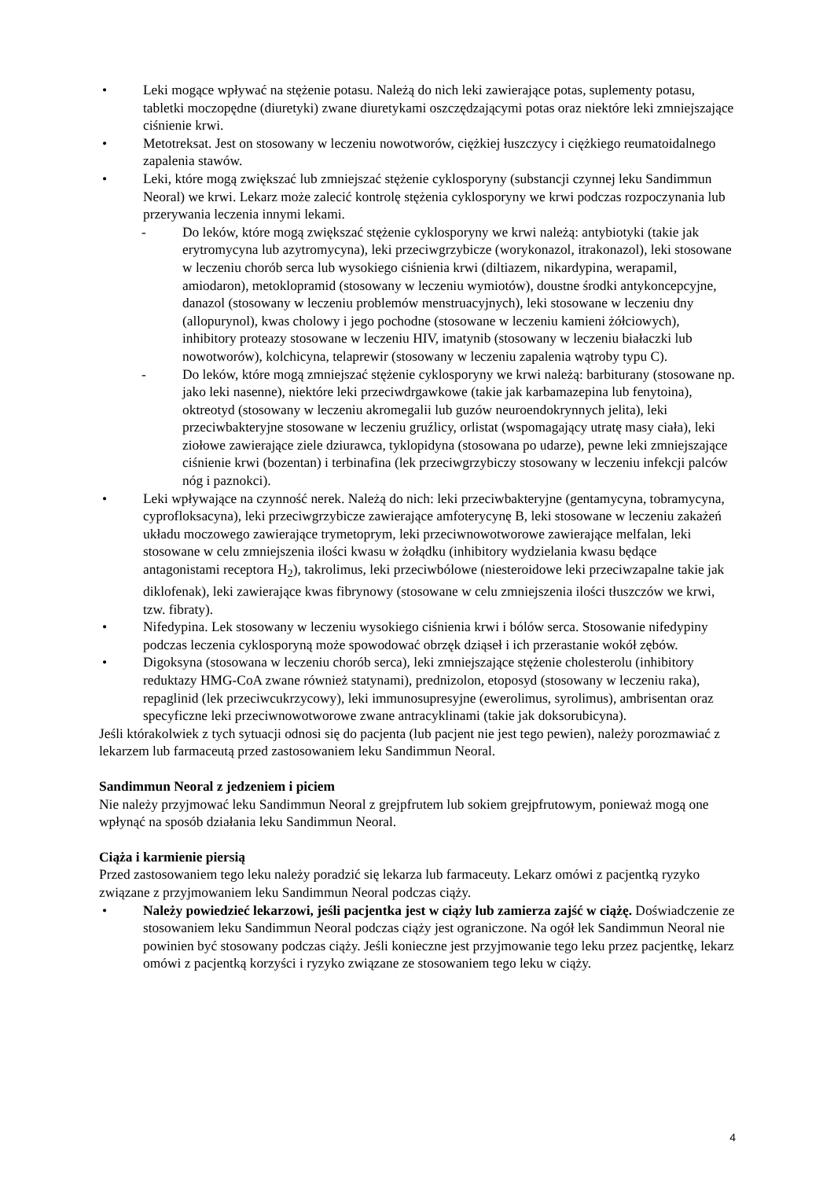• Leki mogące wpływać na stężenie potasu. Należą do nich leki zawierające potas, suplementy potasu, tabletki moczopędne (diuretyki) zwane diuretykami oszczędzającymi potas oraz niektóre leki zmniejszające ciśnienie krwi.
• Metotreksat. Jest on stosowany w leczeniu nowotworów, ciężkiej łuszczycy i ciężkiego reumatoidalnego zapalenia stawów.
• Leki, które mogą zwiększać lub zmniejszać stężenie cyklosporyny (substancji czynnej leku Sandimmun Neoral) we krwi. Lekarz może zalecić kontrolę stężenia cyklosporyny we krwi podczas rozpoczynania lub przerywania leczenia innymi lekami.
- Do leków, które mogą zwiększać stężenie cyklosporyny we krwi należą: antybiotyki (takie jak erytromycyna lub azytromycyna), leki przeciwgrzybicze (worykonazol, itrakonazol), leki stosowane w leczeniu chorób serca lub wysokiego ciśnienia krwi (diltiazem, nikardypina, werapamil, amiodaron), metoklopramid (stosowany w leczeniu wymiotów), doustne środki antykoncepcyjne, danazol (stosowany w leczeniu problemów menstruacyjnych), leki stosowane w leczeniu dny (allopurynol), kwas cholowy i jego pochodne (stosowane w leczeniu kamieni żółciowych), inhibitory proteazy stosowane w leczeniu HIV, imatynib (stosowany w leczeniu białaczki lub nowotworów), kolchicyna, telaprewir (stosowany w leczeniu zapalenia wątroby typu C).
- Do leków, które mogą zmniejszać stężenie cyklosporyny we krwi należą: barbiturany (stosowane np. jako leki nasenne), niektóre leki przeciwdrgawkowe (takie jak karbamazepina lub fenytoina), oktreotyd (stosowany w leczeniu akromegalii lub guzów neuroendokrynnych jelita), leki przeciwbakteryjne stosowane w leczeniu gruźlicy, orlistat (wspomagający utratę masy ciała), leki ziołowe zawierające ziele dziurawca, tyklopidyna (stosowana po udarze), pewne leki zmniejszające ciśnienie krwi (bozentan) i terbinafina (lek przeciwgrzybiczy stosowany w leczeniu infekcji palców nóg i paznokci).
• Leki wpływające na czynność nerek. Należą do nich: leki przeciwbakteryjne (gentamycyna, tobramycyna, cyprofloksacyna), leki przeciwgrzybicze zawierające amfoterycynę B, leki stosowane w leczeniu zakażeń układu moczowego zawierające trymetoprym, leki przeciwnowotworowe zawierające melfalan, leki stosowane w celu zmniejszenia ilości kwasu w żołądku (inhibitory wydzielania kwasu będące antagonistami receptora H<sub>2</sub>), takrolimus, leki przeciwbólowe (niesteroidowe leki przeciwzapalne takie jak diklofenak), leki zawierające kwas fibrynowy (stosowane w celu zmniejszenia ilości tłuszczów we krwi, tzw. fibraty).
• Nifedypina. Lek stosowany w leczeniu wysokiego ciśnienia krwi i bólów serca. Stosowanie nifedypiny podczas leczenia cyklosporyną może spowodować obrzęk dziąseł i ich przerastanie wokół zębów.
• Digoksyna (stosowana w leczeniu chorób serca), leki zmniejszające stężenie cholesterolu (inhibitory reduktazy HMG-CoA zwane również statynami), prednizolon, etoposyd (stosowany w leczeniu raka), repaglinid (lek przeciwcukrzycowy), leki immunosupresyjne (ewerolimus, syrolimus), ambrisentan oraz specyficzne leki przeciwnowotworowe zwane antracyklinami (takie jak doksorubicyna).
Jeśli którakolwiek z tych sytuacji odnosi się do pacjenta (lub pacjent nie jest tego pewien), należy porozmawiać z lekarzem lub farmaceutą przed zastosowaniem leku Sandimmun Neoral.
Sandimmun Neoral z jedzeniem i piciem
Nie należy przyjmować leku Sandimmun Neoral z grejpfrutem lub sokiem grejpfrutowym, ponieważ mogą one wpłynąć na sposób działania leku Sandimmun Neoral.
Ciąża i karmienie piersią
Przed zastosowaniem tego leku należy poradzić się lekarza lub farmaceuty. Lekarz omówi z pacjentką ryzyko związane z przyjmowaniem leku Sandimmun Neoral podczas ciąży.
• Należy powiedzieć lekarzowi, jeśli pacjentka jest w ciąży lub zamierza zajść w ciążę. Doświadczenie ze stosowaniem leku Sandimmun Neoral podczas ciąży jest ograniczone. Na ogół lek Sandimmun Neoral nie powinien być stosowany podczas ciąży. Jeśli konieczne jest przyjmowanie tego leku przez pacjentkę, lekarz omówi z pacjentką korzyści i ryzyko związane ze stosowaniem tego leku w ciąży.
4